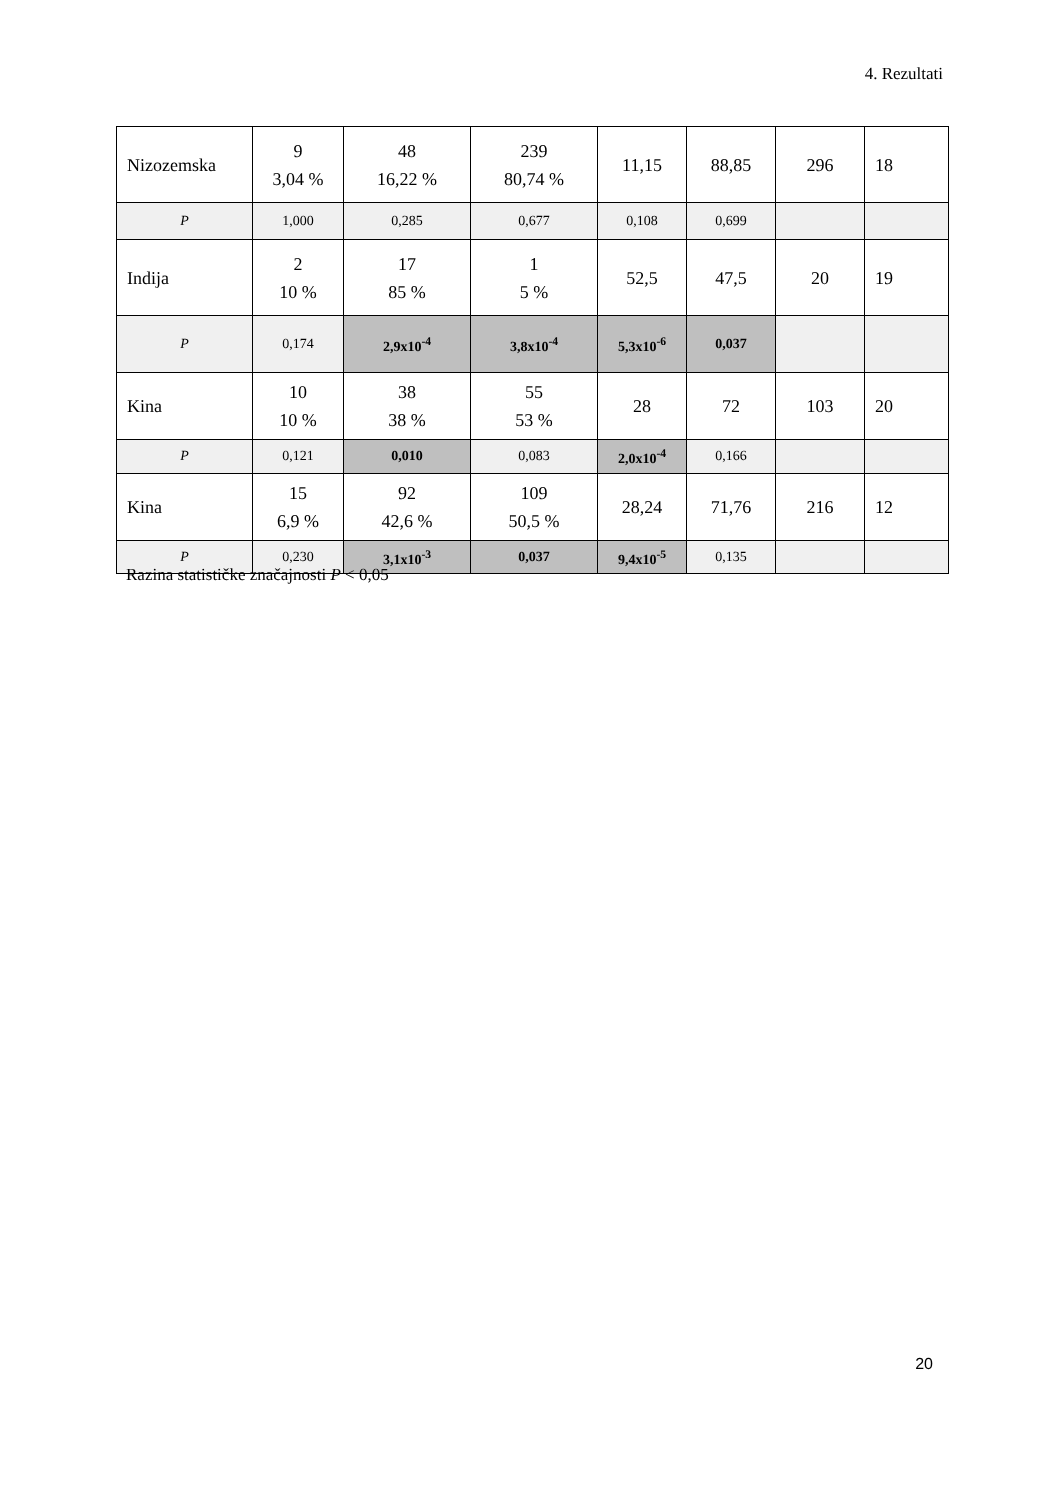4. Rezultati
| Nizozemska | 9 3,04 % | 48 16,22 % | 239 80,74 % | 11,15 | 88,85 | 296 | 18 |
| P | 1,000 | 0,285 | 0,677 | 0,108 | 0,699 | | |
| Indija | 2 10 % | 17 85 % | 1 5 % | 52,5 | 47,5 | 20 | 19 |
| P | 0,174 | 2,9x10<sup>-4</sup> | 3,8x10<sup>-4</sup> | 5,3x10<sup>-6</sup> | 0,037 | | |
| Kina | 10 10 % | 38 38 % | 55 53 % | 28 | 72 | 103 | 20 |
| P | 0,121 | 0,010 | 0,083 | 2,0x10<sup>-4</sup> | 0,166 | | |
| Kina | 15 6,9 % | 92 42,6 % | 109 50,5 % | 28,24 | 71,76 | 216 | 12 |
| P | 0,230 | 3,1x10<sup>-3</sup> | 0,037 | 9,4x10<sup>-5</sup> | 0,135 | | |
Razina statističke značajnosti P < 0,05
20